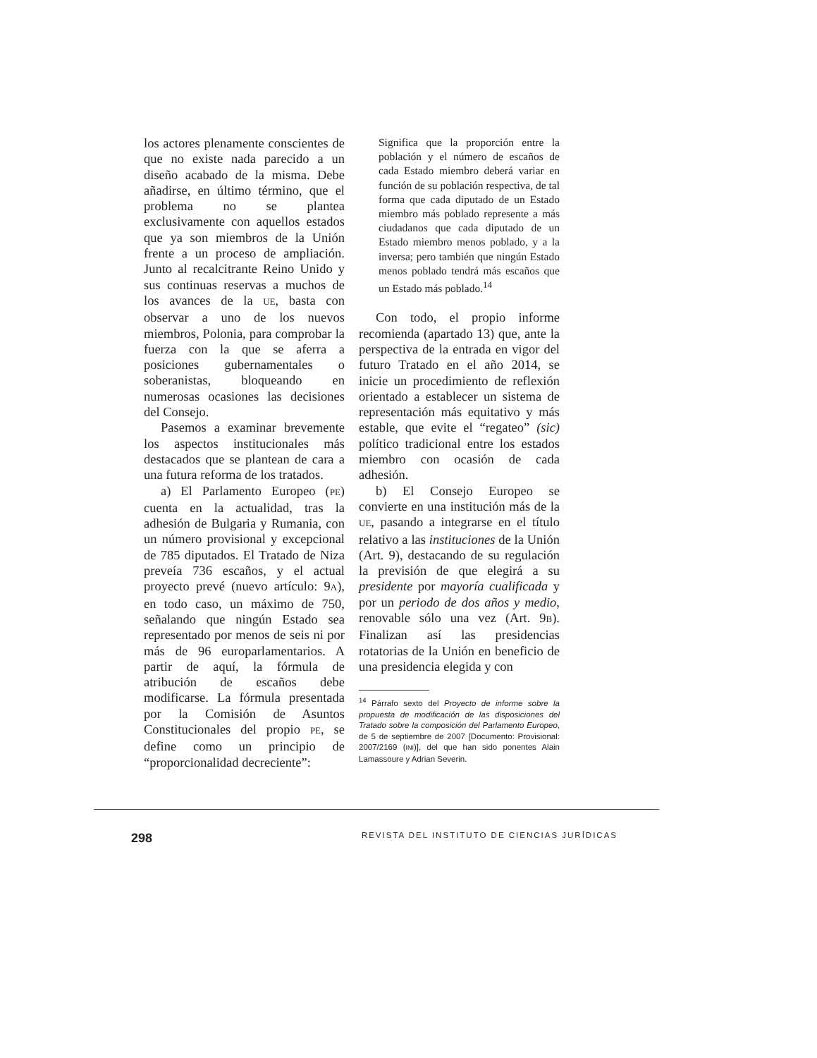los actores plenamente conscientes de que no existe nada parecido a un diseño acabado de la misma. Debe añadirse, en último término, que el problema no se plantea exclusivamente con aquellos estados que ya son miembros de la Unión frente a un proceso de ampliación. Junto al recalcitrante Reino Unido y sus continuas reservas a muchos de los avances de la UE, basta con observar a uno de los nuevos miembros, Polonia, para comprobar la fuerza con la que se aferra a posiciones gubernamentales o soberanistas, bloqueando en numerosas ocasiones las decisiones del Consejo.
Pasemos a examinar brevemente los aspectos institucionales más destacados que se plantean de cara a una futura reforma de los tratados.
a) El Parlamento Europeo (PE) cuenta en la actualidad, tras la adhesión de Bulgaria y Rumania, con un número provisional y excepcional de 785 diputados. El Tratado de Niza preveía 736 escaños, y el actual proyecto prevé (nuevo artículo: 9A), en todo caso, un máximo de 750, señalando que ningún Estado sea representado por menos de seis ni por más de 96 europarlamentarios. A partir de aquí, la fórmula de atribución de escaños debe modificarse. La fórmula presentada por la Comisión de Asuntos Constitucionales del propio PE, se define como un principio de “proporcionalidad decreciente”:
Significa que la proporción entre la población y el número de escaños de cada Estado miembro deberá variar en función de su población respectiva, de tal forma que cada diputado de un Estado miembro más poblado represente a más ciudadanos que cada diputado de un Estado miembro menos poblado, y a la inversa; pero también que ningún Estado menos poblado tendrá más escaños que un Estado más poblado.<sup>14</sup>
Con todo, el propio informe recomienda (apartado 13) que, ante la perspectiva de la entrada en vigor del futuro Tratado en el año 2014, se inicie un procedimiento de reflexión orientado a establecer un sistema de representación más equitativo y más estable, que evite el “regateo” (sic) político tradicional entre los estados miembro con ocasión de cada adhesión.
b) El Consejo Europeo se convierte en una institución más de la UE, pasando a integrarse en el título relativo a las instituciones de la Unión (Art. 9), destacando de su regulación la previsión de que elegirá a su presidente por mayoría cualificada y por un periodo de dos años y medio, renovable sólo una vez (Art. 9B). Finalizan así las presidencias rotatorias de la Unión en beneficio de una presidencia elegida y con
<sup>14</sup> Párrafo sexto del Proyecto de informe sobre la propuesta de modificación de las disposiciones del Tratado sobre la composición del Parlamento Europeo, de 5 de septiembre de 2007 [Documento: Provisional: 2007/2169 (INI)], del que han sido ponentes Alain Lamassoure y Adrian Severin.
298 REVISTA DEL INSTITUTO DE CIENCIAS JURÍDICAS